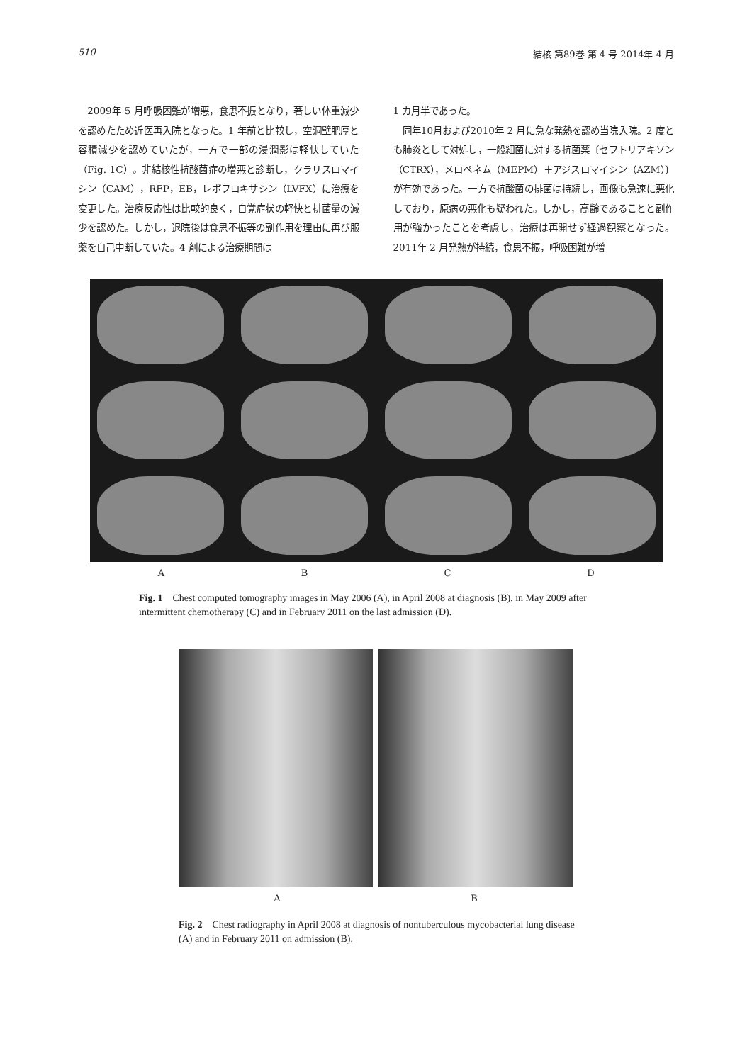510 結核 第89巻 第 4 号 2014年 4 月
　2009年 5 月呼吸困難が増悪，食思不振となり，著しい体重減少を認めたため近医再入院となった。1 年前と比較し，空洞壁肥厚と容積減少を認めていたが，一方で一部の浸潤影は軽快していた（Fig. 1C）。非結核性抗酸菌症の増悪と診断し，クラリスロマイシン（CAM），RFP，EB，レボフロキサシン（LVFX）に治療を変更した。治療反応性は比較的良く，自覚症状の軽快と排菌量の減少を認めた。しかし，退院後は食思不振等の副作用を理由に再び服薬を自己中断していた。4 剤による治療期間は
1 カ月半であった。
　同年10月および2010年 2 月に急な発熱を認め当院入院。2 度とも肺炎として対処し，一般細菌に対する抗菌薬〔セフトリアキソン（CTRX），メロペネム（MEPM）＋アジスロマイシン（AZM）〕が有効であった。一方で抗酸菌の排菌は持続し，画像も急速に悪化しており，原病の悪化も疑われた。しかし，高齢であることと副作用が強かったことを考慮し，治療は再開せず経過観察となった。2011年 2 月発熱が持続，食思不振，呼吸困難が増
A B C D
Fig. 1　Chest computed tomography images in May 2006 (A), in April 2008 at diagnosis (B), in May 2009 after intermittent chemotherapy (C) and in February 2011 on the last admission (D).
A B
Fig. 2　Chest radiography in April 2008 at diagnosis of nontuberculous mycobacterial lung disease (A) and in February 2011 on admission (B).